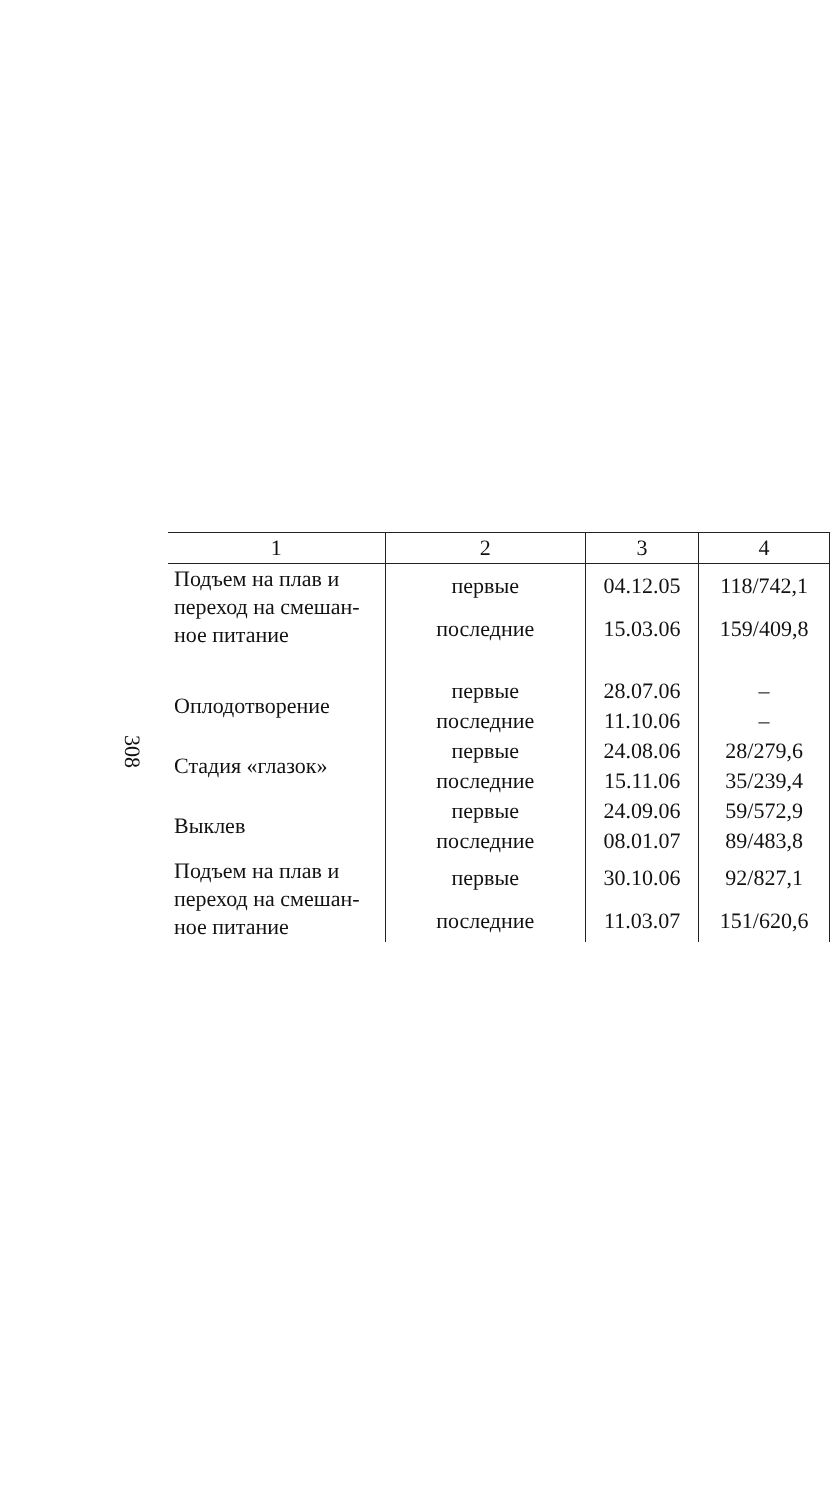308
| 1 | 2 | 3 | 4 |
| --- | --- | --- | --- |
| Подъем на плав и переход на смешан-ное питание | первые | 04.12.05 | 118/742,1 |
| | последние | 15.03.06 | 159/409,8 |
| Оплодотворение | первые | 28.07.06 | – |
| | последние | 11.10.06 | – |
| Стадия «глазок» | первые | 24.08.06 | 28/279,6 |
| | последние | 15.11.06 | 35/239,4 |
| Выклев | первые | 24.09.06 | 59/572,9 |
| | последние | 08.01.07 | 89/483,8 |
| Подъем на плав и переход на смешан-ное питание | первые | 30.10.06 | 92/827,1 |
| | последние | 11.03.07 | 151/620,6 |